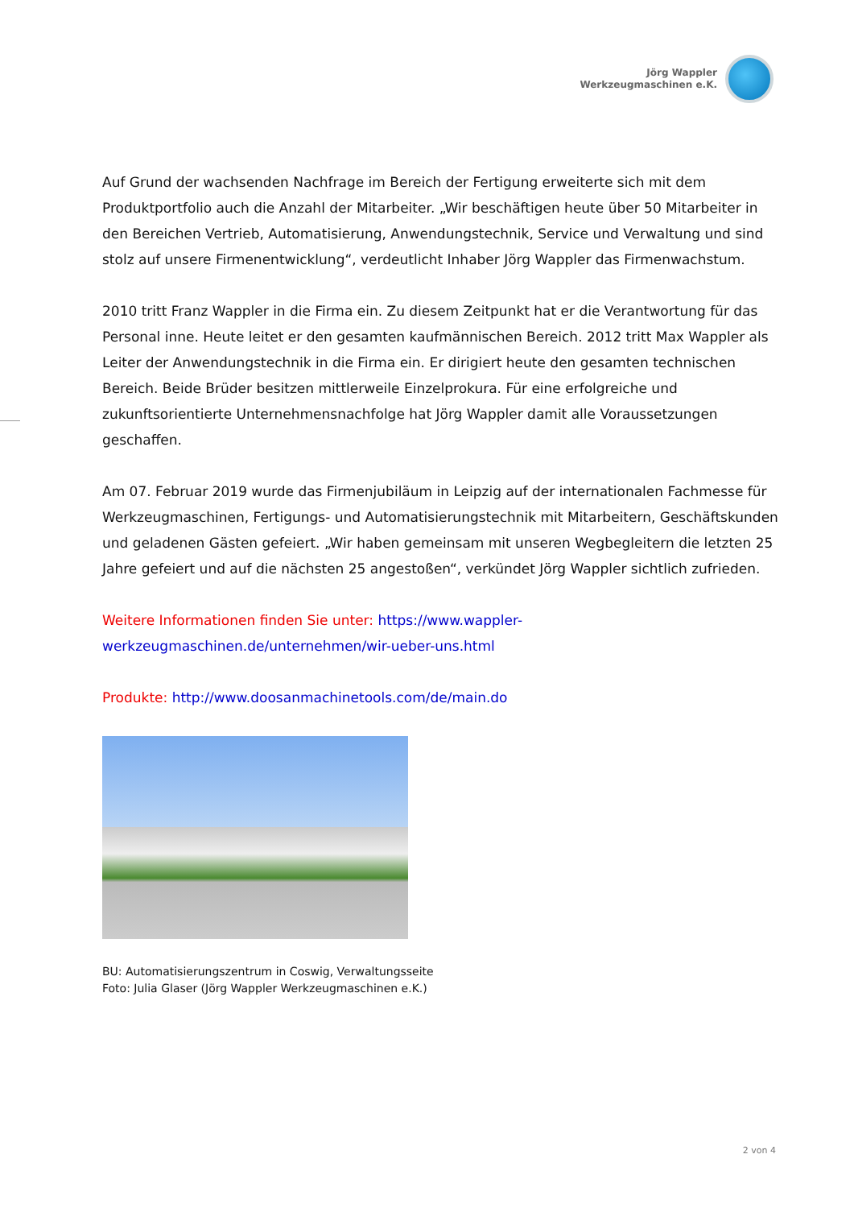Jörg Wappler
Werkzeugmaschinen e.K.
Auf Grund der wachsenden Nachfrage im Bereich der Fertigung erweiterte sich mit dem Produktportfolio auch die Anzahl der Mitarbeiter. „Wir beschäftigen heute über 50 Mitarbeiter in den Bereichen Vertrieb, Automatisierung, Anwendungstechnik, Service und Verwaltung und sind stolz auf unsere Firmenentwicklung“, verdeutlicht Inhaber Jörg Wappler das Firmenwachstum.
2010 tritt Franz Wappler in die Firma ein. Zu diesem Zeitpunkt hat er die Verantwortung für das Personal inne. Heute leitet er den gesamten kaufmännischen Bereich. 2012 tritt Max Wappler als Leiter der Anwendungstechnik in die Firma ein. Er dirigiert heute den gesamten technischen Bereich. Beide Brüder besitzen mittlerweile Einzelprokura. Für eine erfolgreiche und zukunftsorientierte Unternehmensnachfolge hat Jörg Wappler damit alle Voraussetzungen geschaffen.
Am 07. Februar 2019 wurde das Firmenjubiläum in Leipzig auf der internationalen Fachmesse für Werkzeugmaschinen, Fertigungs- und Automatisierungstechnik mit Mitarbeitern, Geschäftskunden und geladenen Gästen gefeiert. „Wir haben gemeinsam mit unseren Wegbegleitern die letzten 25 Jahre gefeiert und auf die nächsten 25 angestoßen“, verkündet Jörg Wappler sichtlich zufrieden.
Weitere Informationen finden Sie unter: https://www.wappler-
werkzeugmaschinen.de/unternehmen/wir-ueber-uns.html
Produkte: http://www.doosanmachinetools.com/de/main.do
BU: Automatisierungszentrum in Coswig, Verwaltungsseite
Foto: Julia Glaser (Jörg Wappler Werkzeugmaschinen e.K.)
2 von 4